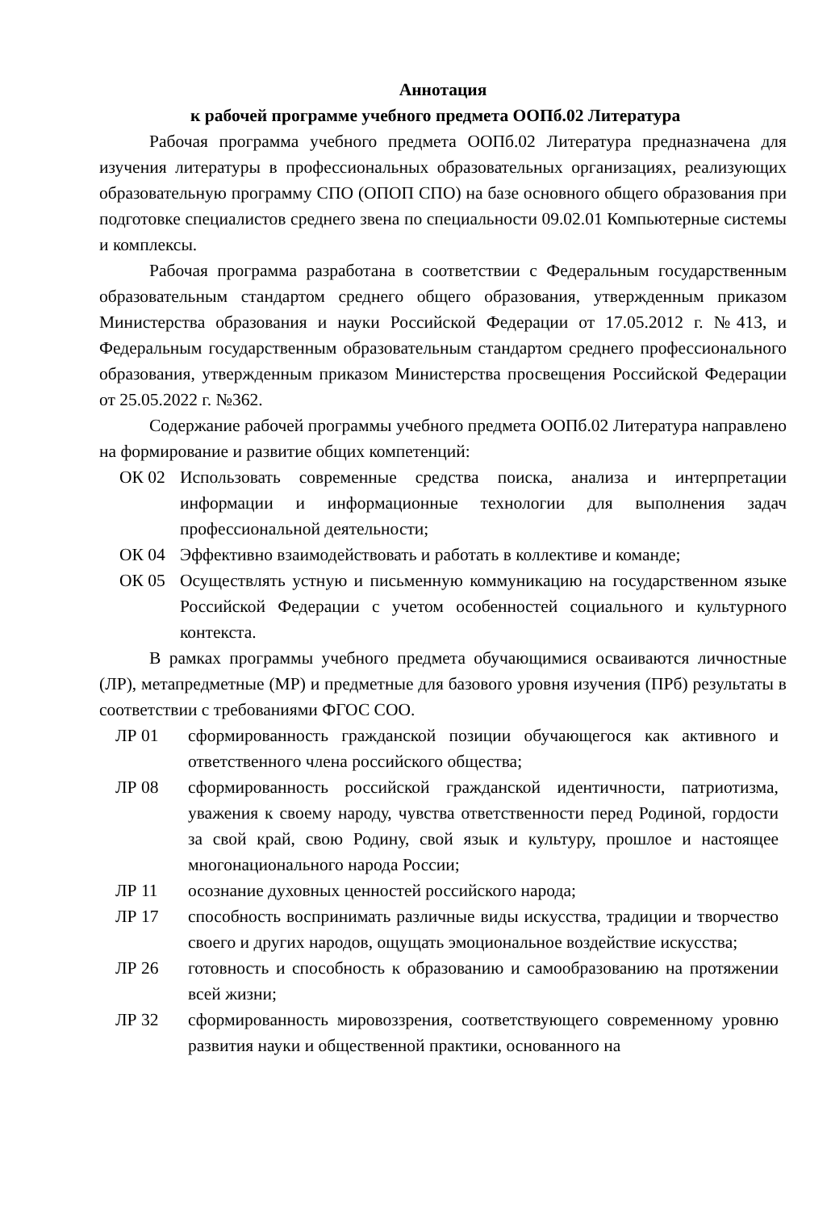Аннотация
к рабочей программе учебного предмета ООПб.02 Литература
Рабочая программа учебного предмета ООПб.02 Литература предназначена для изучения литературы в профессиональных образовательных организациях, реализующих образовательную программу СПО (ОПОП СПО) на базе основного общего образования при подготовке специалистов среднего звена по специальности 09.02.01 Компьютерные системы и комплексы.
Рабочая программа разработана в соответствии с Федеральным государственным образовательным стандартом среднего общего образования, утвержденным приказом Министерства образования и науки Российской Федерации от 17.05.2012 г. №413, и Федеральным государственным образовательным стандартом среднего профессионального образования, утвержденным приказом Министерства просвещения Российской Федерации от 25.05.2022 г. №362.
Содержание рабочей программы учебного предмета ООПб.02 Литература направлено на формирование и развитие общих компетенций:
ОК 02 Использовать современные средства поиска, анализа и интерпретации информации и информационные технологии для выполнения задач профессиональной деятельности;
ОК 04 Эффективно взаимодействовать и работать в коллективе и команде;
ОК 05 Осуществлять устную и письменную коммуникацию на государственном языке Российской Федерации с учетом особенностей социального и культурного контекста.
В рамках программы учебного предмета обучающимися осваиваются личностные (ЛР), метапредметные (МР) и предметные для базового уровня изучения (ПРб) результаты в соответствии с требованиями ФГОС СОО.
ЛР 01 сформированность гражданской позиции обучающегося как активного и ответственного члена российского общества;
ЛР 08 сформированность российской гражданской идентичности, патриотизма, уважения к своему народу, чувства ответственности перед Родиной, гордости за свой край, свою Родину, свой язык и культуру, прошлое и настоящее многонационального народа России;
ЛР 11 осознание духовных ценностей российского народа;
ЛР 17 способность воспринимать различные виды искусства, традиции и творчество своего и других народов, ощущать эмоциональное воздействие искусства;
ЛР 26 готовность и способность к образованию и самообразованию на протяжении всей жизни;
ЛР 32 сформированность мировоззрения, соответствующего современному уровню развития науки и общественной практики, основанного на